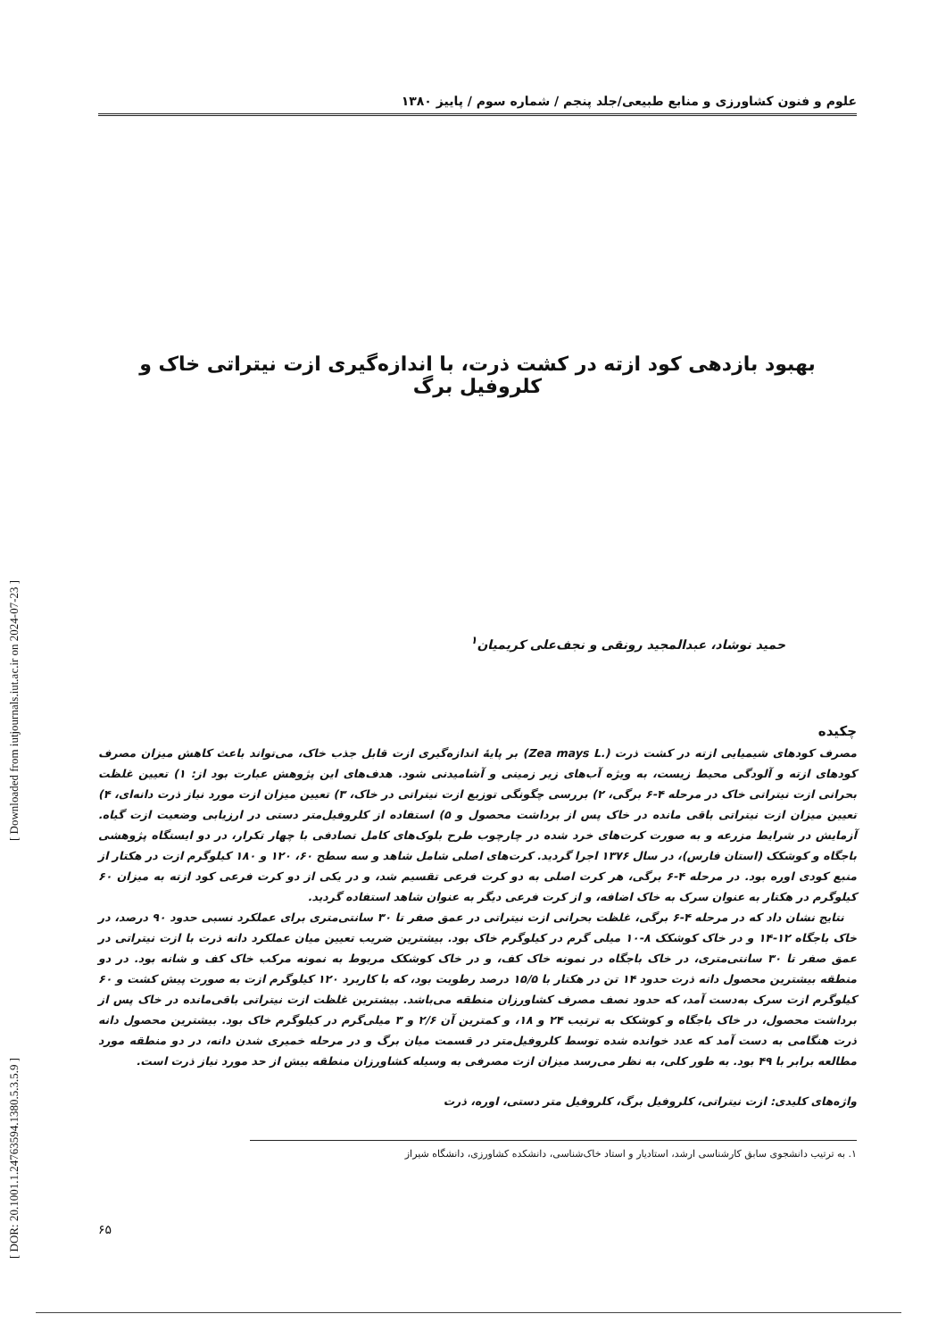[ DOR: 20.1001.1.24763594.1380.5.3.5.9 ] [ Downloaded from iutjournals.iut.ac.ir on 2024-07-23 ]
علوم و فنون کشاورزی و منابع طبیعی/جلد پنجم / شماره سوم / پاییز ۱۳۸۰
بهبود بازدهی کود ازته در کشت ذرت، با اندازه‌گیری ازت نیتراتی خاک و کلروفیل برگ
حمید نوشاد، عبدالمجید رونقی و نجف‌علی کریمیان<sup>۱</sup>
چکیده
مصرف کودهای شیمیایی ازته در کشت ذرت (Zea mays L.) بر پایهٔ اندازه‌گیری ازت قابل جذب خاک، می‌تواند باعث کاهش میزان مصرف کودهای ازته و آلودگی محیط زیست، به ویژه آب‌های زیر زمینی و آشامیدنی شود. هدف‌های این پژوهش عبارت بود از: ۱) تعیین غلظت بحرانی ازت نیتراتی خاک در مرحله ۴-۶ برگی، ۲) بررسی چگونگی توزیع ازت نیتراتی در خاک، ۳) تعیین میزان ازت مورد نیاز ذرت دانه‌ای، ۴) تعیین میزان ازت نیتراتی باقی مانده در خاک پس از برداشت محصول و ۵) استفاده از کلروفیل‌متر دستی در ارزیابی وضعیت ازت گیاه. آزمایش در شرایط مزرعه و به صورت کرت‌های خرد شده در چارچوب طرح بلوک‌های کامل تصادفی با چهار تکرار، در دو ایستگاه پژوهشی باجگاه و کوشکک (استان فارس)، در سال ۱۳۷۶ اجرا گردید. کرت‌های اصلی شامل شاهد و سه سطح ۶۰، ۱۲۰ و ۱۸۰ کیلوگرم ازت در هکتار از منبع کودی اوره بود. در مرحله ۴-۶ برگی، هر کرت اصلی به دو کرت فرعی تقسیم شد، و در یکی از دو کرت فرعی کود ازته به میزان ۶۰ کیلوگرم در هکتار به عنوان سرک به خاک اضافه، و از کرت فرعی دیگر به عنوان شاهد استفاده گردید.
نتایج نشان داد که در مرحله ۴-۶ برگی، غلظت بحرانی ازت نیتراتی در عمق صفر تا ۳۰ سانتی‌متری برای عملکرد نسبی حدود ۹۰ درصد، در خاک باجگاه ۱۲-۱۴ و در خاک کوشکک ۸-۱۰ میلی گرم در کیلوگرم خاک بود. بیشترین ضریب تعیین میان عملکرد دانه ذرت با ازت نیتراتی در عمق صفر تا ۳۰ سانتی‌متری، در خاک باجگاه در نمونه خاک کف، و در خاک کوشکک مربوط به نمونه مرکب خاک کف و شانه بود. در دو منطقه بیشترین محصول دانه ذرت حدود ۱۴ تن در هکتار با ۱۵/۵ درصد رطوبت بود، که با کاربرد ۱۲۰ کیلوگرم ازت به صورت پیش کشت و ۶۰ کیلوگرم ازت سرک به‌دست آمد، که حدود نصف مصرف کشاورزان منطقه می‌باشد. بیشترین غلظت ازت نیتراتی باقی‌مانده در خاک پس از برداشت محصول، در خاک باجگاه و کوشکک به ترتیب ۲۴ و ۱۸، و کمترین آن ۲/۶ و ۳ میلی‌گرم در کیلوگرم خاک بود. بیشترین محصول دانه ذرت هنگامی به دست آمد که عدد خوانده شده توسط کلروفیل‌متر در قسمت میان برگ و در مرحله خمیری شدن دانه، در دو منطقه مورد مطالعه برابر با ۴۹ بود. به طور کلی، به نظر می‌رسد میزان ازت مصرفی به وسیله کشاورزان منطقه بیش از حد مورد نیاز ذرت است.
واژه‌های کلیدی: ازت نیتراتی، کلروفیل برگ، کلروفیل متر دستی، اوره، ذرت
۱. به ترتیب دانشجوی سابق کارشناسی ارشد، استادیار و استاد خاک‌شناسی، دانشکده کشاورزی، دانشگاه شیراز
۶۵